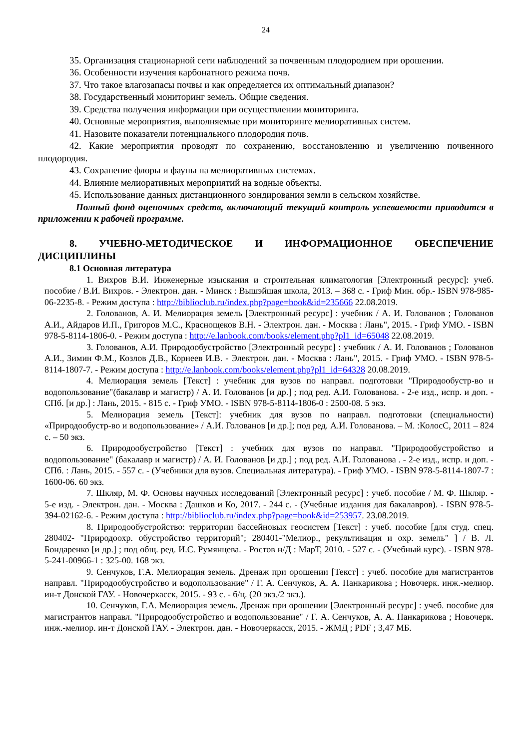24
35. Организация стационарной сети наблюдений за почвенным плодородием при орошении.
36. Особенности изучения карбонатного режима почв.
37. Что такое влагозапасы почвы и как определяется их оптимальный диапазон?
38. Государственный мониторинг земель. Общие сведения.
39. Средства получения информации при осуществлении мониторинга.
40. Основные мероприятия, выполняемые при мониторинге мелиоративных систем.
41. Назовите показатели потенциального плодородия почв.
42. Какие мероприятия проводят по сохранению, восстановлению и увеличению почвенного плодородия.
43. Сохранение флоры и фауны на мелиоративных системах.
44. Влияние мелиоративных мероприятий на водные объекты.
45. Использование данных дистанционного зондирования земли в сельском хозяйстве.
Полный фонд оценочных средств, включающий текущий контроль успеваемости приводится в приложении к рабочей программе.
8. УЧЕБНО-МЕТОДИЧЕСКОЕ И ИНФОРМАЦИОННОЕ ОБЕСПЕЧЕНИЕ ДИСЦИПЛИНЫ
8.1 Основная литература
1. Вихров В.И. Инженерные изыскания и строительная климатология [Электронный ресурс]: учеб. пособие / В.И. Вихров. - Электрон. дан. - Минск : Вышэйшая школа, 2013. – 368 с. - Гриф Мин. обр.- ISBN 978-985-06-2235-8. - Режим доступа : http://biblioclub.ru/index.php?page=book&id=235666 22.08.2019.
2. Голованов, А. И. Мелиорация земель [Электронный ресурс] : учебник / А. И. Голованов ; Голованов А.И., Айдаров И.П., Григоров М.С., Краснощеков В.Н. - Электрон. дан. - Москва : Лань", 2015. - Гриф УМО. - ISBN 978-5-8114-1806-0. - Режим доступа : http://e.lanbook.com/books/element.php?pl1_id=65048 22.08.2019.
3. Голованов, А.И. Природообустройство [Электронный ресурс] : учебник / А. И. Голованов ; Голованов А.И., Зимин Ф.М., Козлов Д.В., Корнеев И.В. - Электрон. дан. - Москва : Лань", 2015. - Гриф УМО. - ISBN 978-5-8114-1807-7. - Режим доступа : http://e.lanbook.com/books/element.php?pl1_id=64328 20.08.2019.
4. Мелиорация земель [Текст] : учебник для вузов по направл. подготовки "Природообустр-во и водопользование"(бакалавр и магистр) / А. И. Голованов [и др.] ; под ред. А.И. Голованова. - 2-е изд., испр. и доп. - СПб. [и др.] : Лань, 2015. - 815 с. - Гриф УМО. - ISBN 978-5-8114-1806-0 : 2500-08. 5 экз.
5. Мелиорация земель [Текст]: учебник для вузов по направл. подготовки (специальности) «Природообустр-во и водопользование» / А.И. Голованов [и др.]; под ред. А.И. Голованова. – М. :КолосС, 2011 – 824 с. – 50 экз.
6. Природообустройство [Текст] : учебник для вузов по направл. "Природообустройство и водопользование" (бакалавр и магистр) / А. И. Голованов [и др.] ; под ред. А.И. Голованова . - 2-е изд., испр. и доп. - СПб. : Лань, 2015. - 557 с. - (Учебники для вузов. Специальная литература). - Гриф УМО. - ISBN 978-5-8114-1807-7 : 1600-06. 60 экз.
7. Шкляр, М. Ф. Основы научных исследований [Электронный ресурс] : учеб. пособие / М. Ф. Шкляр. - 5-е изд. - Электрон. дан. - Москва : Дашков и Ко, 2017. - 244 с. - (Учебные издания для бакалавров). - ISBN 978-5-394-02162-6. - Режим доступа : http://biblioclub.ru/index.php?page=book&id=253957. 23.08.2019.
8. Природообустройство: территории бассейновых геосистем [Текст] : учеб. пособие [для студ. спец. 280402- "Природоохр. обустройство территорий"; 280401-"Мелиор., рекультивация и охр. земель" ] / В. Л. Бондаренко [и др.] ; под общ. ред. И.С. Румянцева. - Ростов н/Д : МарТ, 2010. - 527 с. - (Учебный курс). - ISBN 978-5-241-00966-1 : 325-00. 168 экз.
9. Сенчуков, Г.А. Мелиорация земель. Дренаж при орошении [Текст] : учеб. пособие для магистрантов направл. "Природообустройство и водопользование" / Г. А. Сенчуков, А. А. Панкарикова ; Новочерк. инж.-мелиор. ин-т Донской ГАУ. - Новочеркасск, 2015. - 93 с. - б/ц. (20 экз./2 экз.).
10. Сенчуков, Г.А. Мелиорация земель. Дренаж при орошении [Электронный ресурс] : учеб. пособие для магистрантов направл. "Природообустройство и водопользование" / Г. А. Сенчуков, А. А. Панкарикова ; Новочерк. инж.-мелиор. ин-т Донской ГАУ. - Электрон. дан. - Новочеркасск, 2015. - ЖМД ; PDF ; 3,47 МБ.